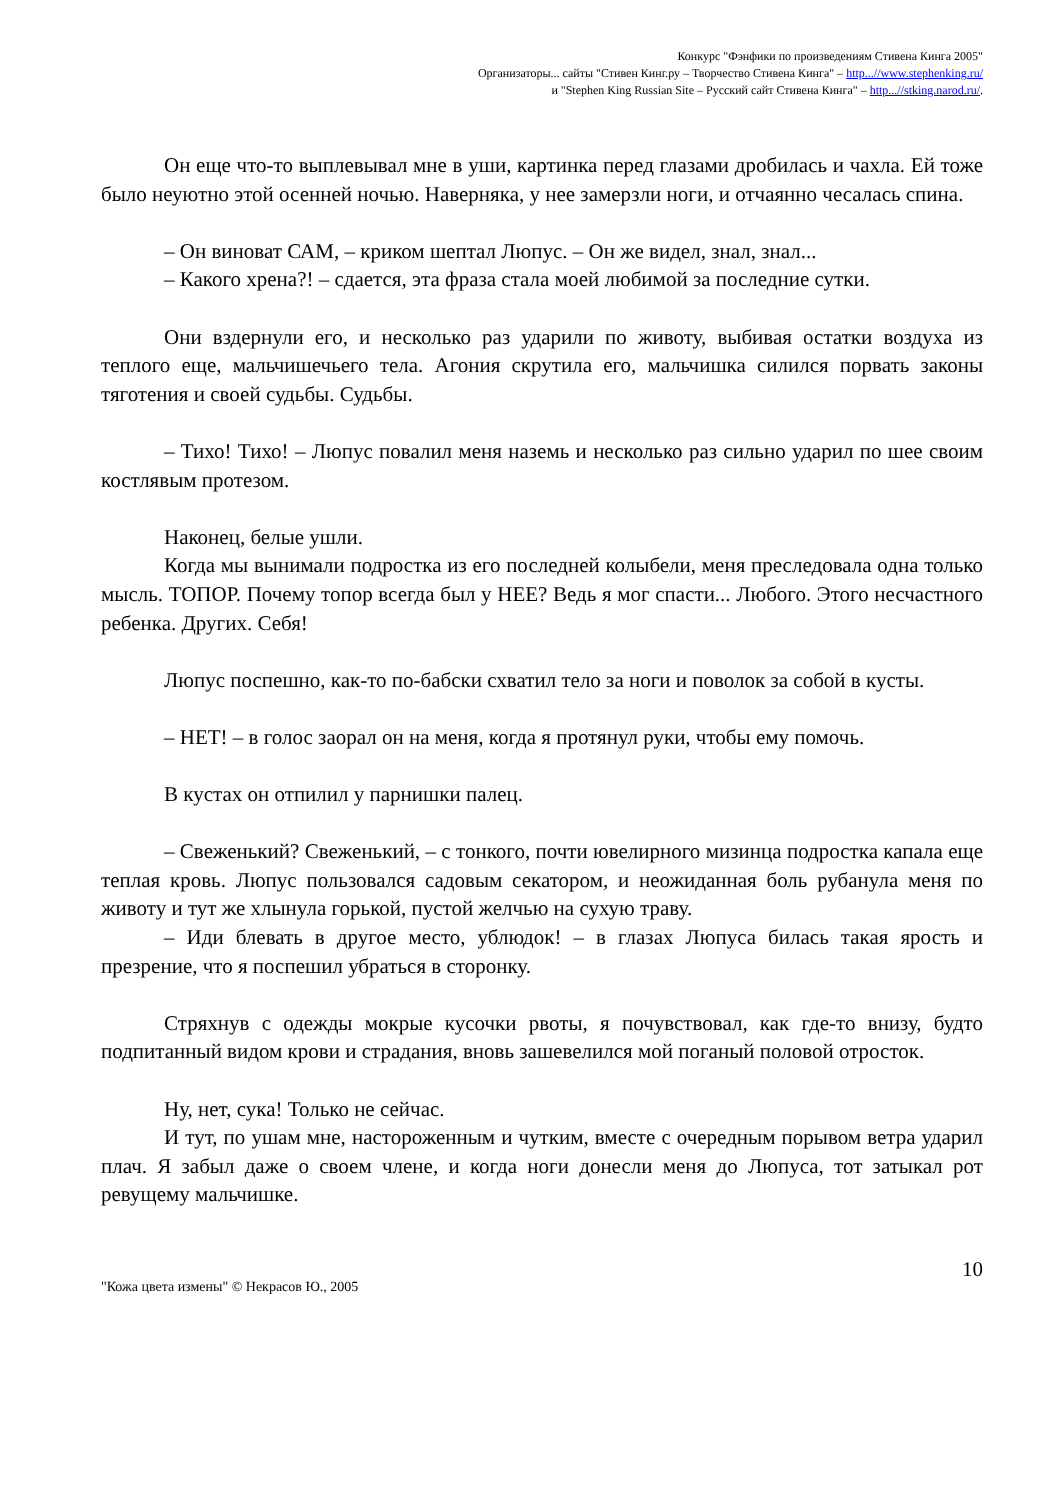Конкурс "Фэнфики по произведениям Стивена Кинга 2005"
Организаторы... сайты "Стивен Кинг.ру – Творчество Стивена Кинга" – http...//www.stephenking.ru/
и "Stephen King Russian Site – Русский сайт Стивена Кинга" – http...//stking.narod.ru/.
Он еще что-то выплевывал мне в уши, картинка перед глазами дробилась и чахла. Ей тоже было неуютно этой осенней ночью. Наверняка, у нее замерзли ноги, и отчаянно чесалась спина.
– Он виноват САМ, – криком шептал Люпус. – Он же видел, знал, знал...
– Какого хрена?! – сдается, эта фраза стала моей любимой за последние сутки.
Они вздернули его, и несколько раз ударили по животу, выбивая остатки воздуха из теплого еще, мальчишечьего тела. Агония скрутила его, мальчишка силился порвать законы тяготения и своей судьбы. Судьбы.
– Тихо! Тихо! – Люпус повалил меня наземь и несколько раз сильно ударил по шее своим костлявым протезом.
Наконец, белые ушли.
Когда мы вынимали подростка из его последней колыбели, меня преследовала одна только мысль. ТОПОР. Почему топор всегда был у НЕЕ? Ведь я мог спасти... Любого. Этого несчастного ребенка. Других. Себя!
Люпус поспешно, как-то по-бабски схватил тело за ноги и поволок за собой в кусты.
– НЕТ! – в голос заорал он на меня, когда я протянул руки, чтобы ему помочь.
В кустах он отпилил у парнишки палец.
– Свеженький? Свеженький, – с тонкого, почти ювелирного мизинца подростка капала еще теплая кровь. Люпус пользовался садовым секатором, и неожиданная боль рубанула меня по животу и тут же хлынула горькой, пустой желчью на сухую траву.
– Иди блевать в другое место, ублюдок! – в глазах Люпуса билась такая ярость и презрение, что я поспешил убраться в сторонку.
Стряхнув с одежды мокрые кусочки рвоты, я почувствовал, как где-то внизу, будто подпитанный видом крови и страдания, вновь зашевелился мой поганый половой отросток.
Ну, нет, сука! Только не сейчас.
И тут, по ушам мне, настороженным и чутким, вместе с очередным порывом ветра ударил плач. Я забыл даже о своем члене, и когда ноги донесли меня до Люпуса, тот затыкал рот ревущему мальчишке.
"Кожа цвета измены" © Некрасов Ю., 2005
10